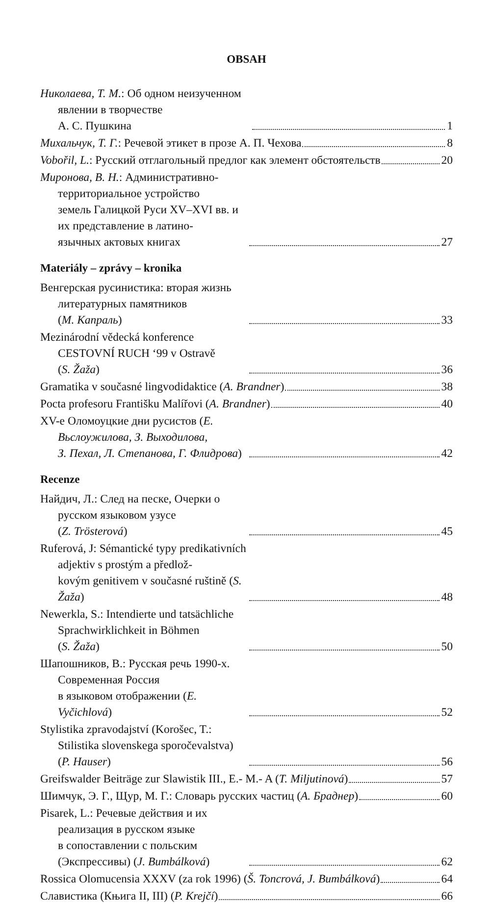OBSAH
Николаева, Т. М.: Об одном неизученном явлении в творчестве
А. С. Пушкина
1
Михальчук, Т. Г.: Речевой этикет в прозе А. П. Чехова
8
Vobořil, L.: Русский отглагольный предлог как элемент обстоятельств
20
Миронова, В. Н.: Административно-территориальное устройство
земель Галицкой Руси XV–XVI вв. и их представление в латино-
язычных актовых книгах
27
Materiály – zprávy – kronika
Венгерская русинистика: вторая жизнь литературных памятников
(М. Капраль)
33
Mezinárodní vědecká konference CESTOVNÍ RUCH ‘99 v Ostravě
(S. Žaža)
36
Gramatika v současné lingvodidaktice (A. Brandner)
38
Pocta profesoru Františku Malířovi (A. Brandner)
40
XV-е Оломоуцкие дни русистов (Е. Вьслоужилова, З. Выходилова,
З. Пехал, Л. Степанова, Г. Флидрова)
42
Recenze
Найдич, Л.: След на песке, Очерки о русском языковом узусе
(Z. Trösterová)
45
Ruferová, J: Sémantické typy predikativních adjektiv s prostým a předlož-
kovým genitivem v současné ruštině (S. Žaža)
48
Newerkla, S.: Intendierte und tatsächliche Sprachwirklichkeit in Böhmen
(S. Žaža)
50
Шапошников, В.: Русская речь 1990-х. Современная Россия
в языковом отображении (E. Vyčichlová)
52
Stylistika zpravodajství (Korošec, T.: Stilistika slovenskega sporočevalstva)
(P. Hauser)
56
Greifswalder Beiträge zur Slawistik III., E.- M.- A (T. Miljutinová)
57
Шимчук, Э. Г., Щур, М. Г.: Словарь русских частиц (А. Браднер)
60
Pisarek, L.: Речевые действия и их реализация в русском языке
в сопоставлении с польским (Экспрессивы) (J. Bumbálková)
62
Rossica Olomucensia XXXV (za rok 1996) (Š. Toncrová, J. Bumbálková)
64
Славистика (Књига II, III) (P. Krejčí)
66